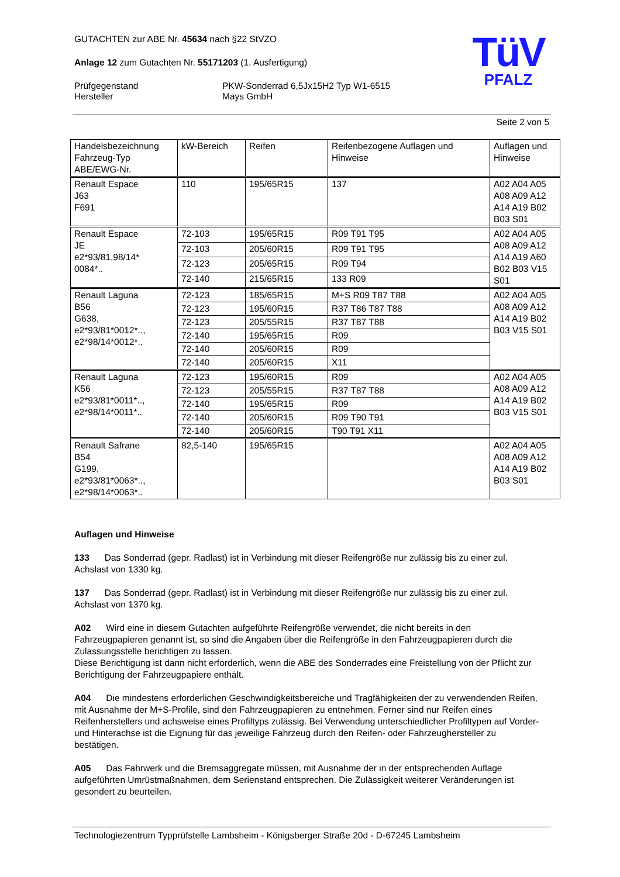TüV
PFALZ
GUTACHTEN zur ABE Nr. 45634 nach §22 StVZO
Anlage 12 zum Gutachten Nr. 55171203 (1. Ausfertigung)
Prüfgegenstand
Hersteller
PKW-Sonderrad 6,5Jx15H2 Typ W1-6515
Mays GmbH
Seite 2 von 5
| Handelsbezeichnung Fahrzeug-Typ ABE/EWG-Nr. | kW-Bereich | Reifen | Reifenbezogene Auflagen und Hinweise | Auflagen und Hinweise |
| Renault Espace J63 F691 | 110 | 195/65R15 | 137 | A02 A04 A05 A08 A09 A12 A14 A19 B02 B03 S01 |
| Renault Espace JE e2*93/81,98/14* 0084*.. | 72-103 | 195/65R15 | R09 T91 T95 | A02 A04 A05 A08 A09 A12 A14 A19 A60 B02 B03 V15 S01 |
| | 72-103 | 205/60R15 | R09 T91 T95 | |
| | 72-123 | 205/65R15 | R09 T94 | |
| | 72-140 | 215/65R15 | 133 R09 | |
| Renault Laguna B56 G638, e2*93/81*0012*.., e2*98/14*0012*.. | 72-123 | 185/65R15 | M+S R09 T87 T88 | A02 A04 A05 A08 A09 A12 A14 A19 B02 B03 V15 S01 |
| | 72-123 | 195/60R15 | R37 T86 T87 T88 | |
| | 72-123 | 205/55R15 | R37 T87 T88 | |
| | 72-140 | 195/65R15 | R09 | |
| | 72-140 | 205/60R15 | R09 | |
| | 72-140 | 205/60R15 | X11 | |
| Renault Laguna K56 e2*93/81*0011*.., e2*98/14*0011*.. | 72-123 | 195/60R15 | R09 | A02 A04 A05 A08 A09 A12 A14 A19 B02 B03 V15 S01 |
| | 72-123 | 205/55R15 | R37 T87 T88 | |
| | 72-140 | 195/65R15 | R09 | |
| | 72-140 | 205/60R15 | R09 T90 T91 | |
| | 72-140 | 205/60R15 | T90 T91 X11 | |
| Renault Safrane B54 G199, e2*93/81*0063*.., e2*98/14*0063*.. | 82,5-140 | 195/65R15 | | A02 A04 A05 A08 A09 A12 A14 A19 B02 B03 S01 |
Auflagen und Hinweise
133 Das Sonderrad (gepr. Radlast) ist in Verbindung mit dieser Reifengröße nur zulässig bis zu einer zul. Achslast von 1330 kg.
137 Das Sonderrad (gepr. Radlast) ist in Verbindung mit dieser Reifengröße nur zulässig bis zu einer zul. Achslast von 1370 kg.
A02 Wird eine in diesem Gutachten aufgeführte Reifengröße verwendet, die nicht bereits in den Fahrzeugpapieren genannt ist, so sind die Angaben über die Reifengröße in den Fahrzeugpapieren durch die Zulassungsstelle berichtigen zu lassen.
Diese Berichtigung ist dann nicht erforderlich, wenn die ABE des Sonderrades eine Freistellung von der Pflicht zur Berichtigung der Fahrzeugpapiere enthält.
A04 Die mindestens erforderlichen Geschwindigkeitsbereiche und Tragfähigkeiten der zu verwendenden Reifen, mit Ausnahme der M+S-Profile, sind den Fahrzeugpapieren zu entnehmen. Ferner sind nur Reifen eines Reifenherstellers und achsweise eines Profiltyps zulässig. Bei Verwendung unterschiedlicher Profiltypen auf Vorder- und Hinterachse ist die Eignung für das jeweilige Fahrzeug durch den Reifen- oder Fahrzeughersteller zu bestätigen.
A05 Das Fahrwerk und die Bremsaggregate müssen, mit Ausnahme der in der entsprechenden Auflage aufgeführten Umrüstmaßnahmen, dem Serienstand entsprechen. Die Zulässigkeit weiterer Veränderungen ist gesondert zu beurteilen.
Technologiezentrum Typprüfstelle Lambsheim - Königsberger Straße 20d - D-67245 Lambsheim